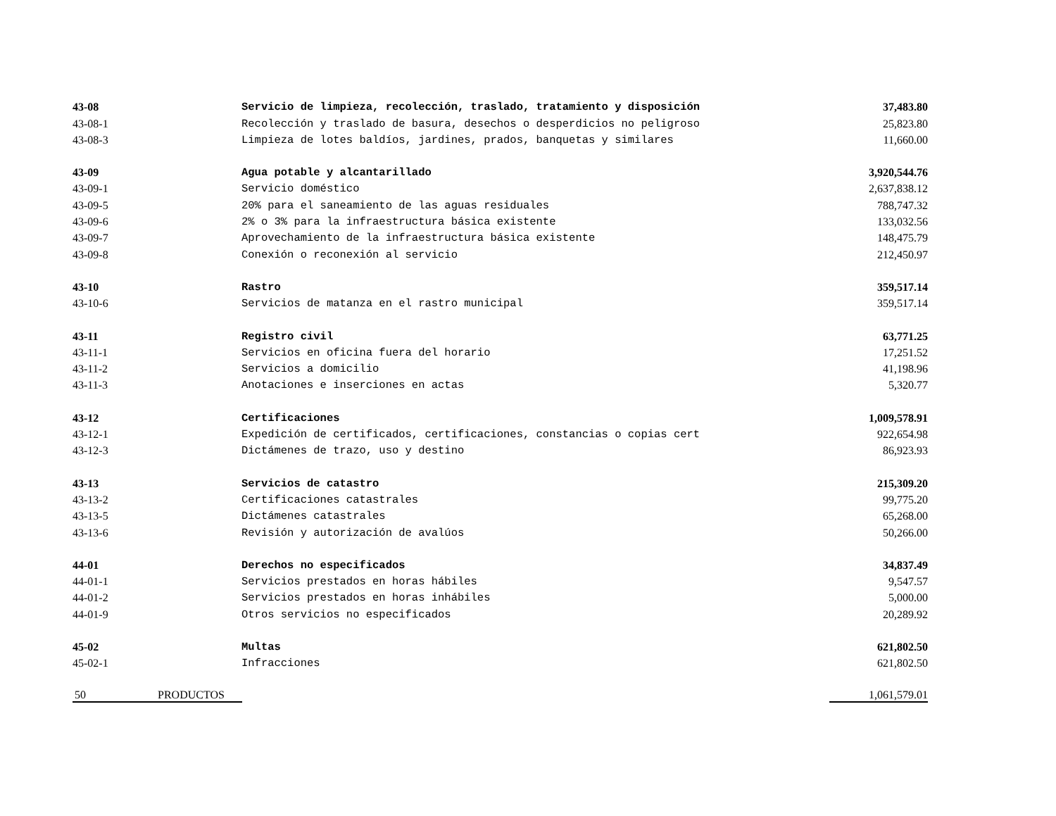| 43-08 | Servicio de limpieza, recolección, traslado, tratamiento y disposición | 37,483.80 |
| 43-08-1 | Recolección y traslado de basura, desechos o desperdicios no peligroso | 25,823.80 |
| 43-08-3 | Limpieza de lotes baldíos, jardines, prados, banquetas y similares | 11,660.00 |
| 43-09 | Agua potable y alcantarillado | 3,920,544.76 |
| 43-09-1 | Servicio doméstico | 2,637,838.12 |
| 43-09-5 | 20% para el saneamiento de las aguas residuales | 788,747.32 |
| 43-09-6 | 2% o 3% para la infraestructura básica existente | 133,032.56 |
| 43-09-7 | Aprovechamiento de la infraestructura básica existente | 148,475.79 |
| 43-09-8 | Conexión o reconexión al servicio | 212,450.97 |
| 43-10 | Rastro | 359,517.14 |
| 43-10-6 | Servicios de matanza en el rastro municipal | 359,517.14 |
| 43-11 | Registro civil | 63,771.25 |
| 43-11-1 | Servicios en oficina fuera del horario | 17,251.52 |
| 43-11-2 | Servicios a domicilio | 41,198.96 |
| 43-11-3 | Anotaciones e inserciones en actas | 5,320.77 |
| 43-12 | Certificaciones | 1,009,578.91 |
| 43-12-1 | Expedición de certificados, certificaciones, constancias o copias cert | 922,654.98 |
| 43-12-3 | Dictámenes de trazo, uso y destino | 86,923.93 |
| 43-13 | Servicios de catastro | 215,309.20 |
| 43-13-2 | Certificaciones catastrales | 99,775.20 |
| 43-13-5 | Dictámenes catastrales | 65,268.00 |
| 43-13-6 | Revisión y autorización de avalúos | 50,266.00 |
| 44-01 | Derechos no especificados | 34,837.49 |
| 44-01-1 | Servicios prestados en horas hábiles | 9,547.57 |
| 44-01-2 | Servicios prestados en horas inhábiles | 5,000.00 |
| 44-01-9 | Otros servicios no especificados | 20,289.92 |
| 45-02 | Multas | 621,802.50 |
| 45-02-1 | Infracciones | 621,802.50 |
| 50 PRODUCTOS | | 1,061,579.01 |